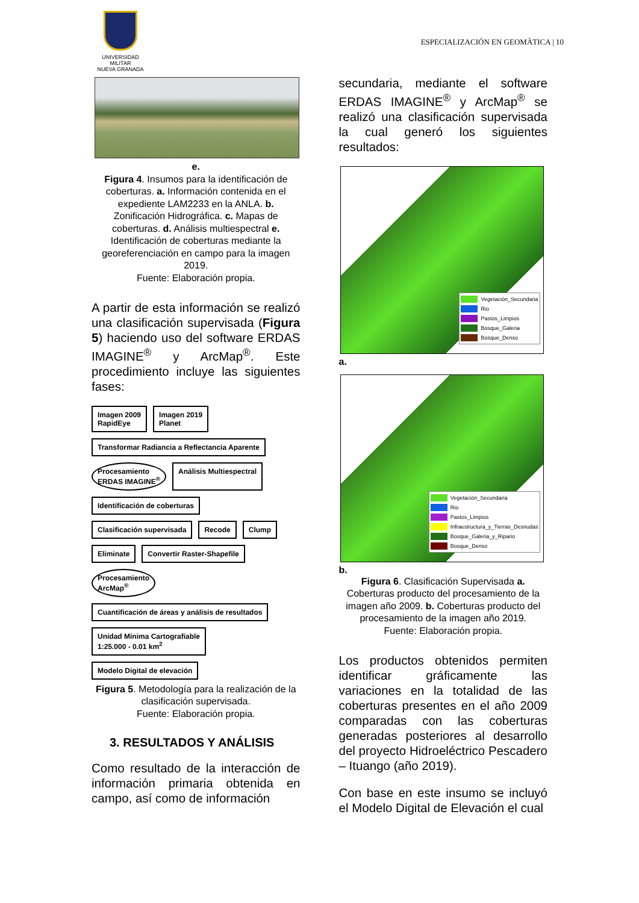UNIVERSIDAD MILITAR
NUEVA GRANADA
ESPECIALIZACIÓN EN GEOMÀTICA | 10
e.
Figura 4. Insumos para la identificación de coberturas. a. Información contenida en el expediente LAM2233 en la ANLA. b. Zonificación Hidrográfica. c. Mapas de coberturas. d. Análisis multiespectral e. Identificación de coberturas mediante la georeferenciación en campo para la imagen 2019.
Fuente: Elaboración propia.
A partir de esta información se realizó una clasificación supervisada (Figura 5) haciendo uso del software ERDAS IMAGINE<sup>®</sup> y ArcMap<sup>®</sup>. Este procedimiento incluye las siguientes fases:
Imagen 2009
RapidEye
Imagen 2019
Planet
Transformar Radiancia a Reflectancia Aparente
Procesamiento
ERDAS IMAGINE<sup>®</sup>
Análisis Multiespectral
Identificación de coberturas
Clasificación supervisada
Recode
Clump
Eliminate
Convertir Raster-Shapefile
Procesamiento
ArcMap<sup>®</sup>
Cuantificación de áreas y análisis de resultados
Unidad Mínima Cartografiable
1:25.000 - 0.01 km<sup>2</sup>
Modelo Digital de elevación
Figura 5. Metodología para la realización de la clasificación supervisada.
Fuente: Elaboración propia.
3. RESULTADOS Y ANÁLISIS
Como resultado de la interacción de información primaria obtenida en campo, así como de información
secundaria, mediante el software ERDAS IMAGINE<sup>®</sup> y ArcMap<sup>®</sup> se realizó una clasificación supervisada la cual generó los siguientes resultados:
Vegetación_Secundaria
Rio
Pastos_Limpios
Bosque_Galeria
Bosque_Denso
a.
Vegetación_Secundaria
Rio
Pastos_Limpios
Infraestructura_y_Tierras_Desnudas
Bosque_Galeria_y_Ripario
Bosque_Denso
b.
Figura 6. Clasificación Supervisada a. Coberturas producto del procesamiento de la imagen año 2009. b. Coberturas producto del procesamiento de la imagen año 2019.
Fuente: Elaboración propia.
Los productos obtenidos permiten identificar gráficamente las variaciones en la totalidad de las coberturas presentes en el año 2009 comparadas con las coberturas generadas posteriores al desarrollo del proyecto Hidroeléctrico Pescadero – Ituango (año 2019).
Con base en este insumo se incluyó el Modelo Digital de Elevación el cual